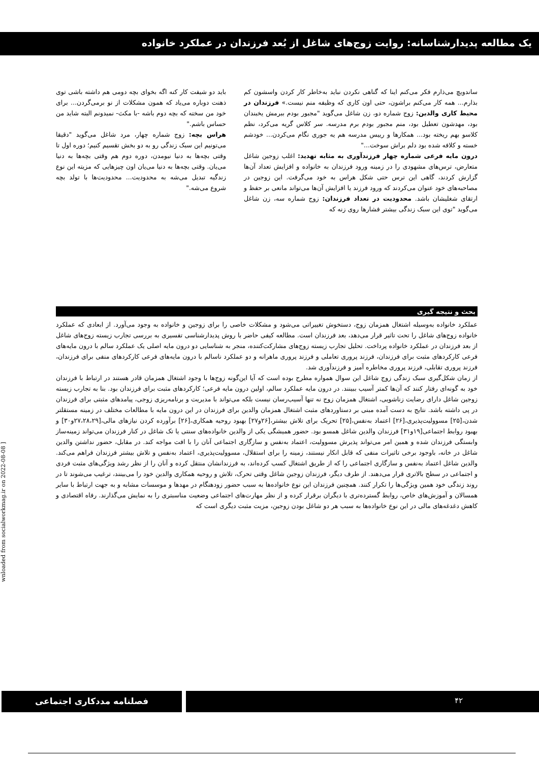یک مطالعه پدیدارشناسانه: روایت زوج‌های شاغل از بُعد فرزندان در عملکرد خانواده
ساندویچ می‌ذارم فکر می‌کنم اینا که گناهی نکردن نباید به‌خاطر کار کردن واسشون کم بذارم... همه کار می‌کنم براشون، حتی اون کاری که وظیفه منم نیست.» فرزندان در محیط کاری والدین: زوج شماره دو، زن شاغل می‌گوید "مجبور بودم ببرمش یخبندان بود، مهدشون تعطیل بود، منم مجبور بودم برم مدرسه. سر کلاس گریه می‌کرد، نظم کلاسو بهم ریخته بود... همکارها و رییس مدرسه هم یه جوری نگام می‌کردن... خودشم خسته و کلافه شده بود دلم براش سوخت..."
درون مایه فرعی شماره چهار فرزندآوری به مثابه تهدید: اغلب زوجین شاغل متعارض، ترس‌های مشهودی را در زمینه ورود فرزندان به خانواده و افزایش تعداد آن‌ها گزارش کردند، گاهی این ترس حتی شکل هراس به خود می‌گرفت. این زوجین در مصاحبه‌های خود عنوان می‌کردند که ورود فرزند یا افزایش آن‌ها می‌تواند مانعی بر حفظ و ارتقای شغلیشان باشد. محدودیت در تعداد فرزندان: زوج شماره سه، زن شاغل می‌گوید "توی این سبک زندگی بیشتر فشارها روی زنه که
باید دو شیفت کار کنه اگه بخوای بچه دومی هم داشته باشی توی ذهنت دوباره می‌یاد که همون مشکلات از نو برمی‌گردن... برای خود من سخته که بچه دوم باشه -با مکث- نمیدونم البته شاید من حساس باشم."
هراس بچه: زوج شماره چهار، مرد شاغل می‌گوید "دقیقا می‌تونیم این سبک زندگی رو به دو بخش تقسیم کنیم؛ دوره اول تا وقتی بچه‌ها به دنیا نیومدن، دوره دوم هم وقتی بچه‌ها به دنیا می‌یان. وقتی بچه‌ها به دنیا می‌یان اون چیزهایی که مزیته این نوع زندگیه تبدیل می‌شه به محدودیت... محدودیت‌ها با تولد بچه شروع می‌شه."
بحث و نتیجه گیری
عملکرد خانواده به‌وسیله اشتغال همزمان زوج، دستخوش تغییراتی می‌شود و مشکلات خاصی را برای زوجین و خانواده به وجود می‌آورد. از ابعادی که عملکرد خانواده زوج‌های شاغل را تحت تاثیر قرار می‌دهد، بعد فرزندان است. مطالعه کیفی حاضر با روش پدیدارشناسی تفسیری به بررسی تجارب زیسته زوج‌های شاغل از بعد فرزندان در عملکرد خانواده پرداخت. تحلیل تجارب زیسته زوج‌های مشارکت‌کننده، منجر به شناسایی دو درون مایه اصلی یک عملکرد سالم با درون مایه‌های فرعی کارکردهای مثبت برای فرزندان، فرزند پروری تعاملی و فرزند پروری ماهرانه و دو عملکرد ناسالم با درون مایه‌های فرعی کارکردهای منفی برای فرزندان، فرزند پروری تقابلی، فرزند پروری مخاطره آمیز و فرزندآوری شد.
از زمان شکل‌گیری سبک زندگی زوج شاغل این سوال همواره مطرح بوده است که آیا این‌گونه زوج‌ها با وجود اشتغال همزمان قادر هستند در ارتباط با فرزندان خود به گونه‌ای رفتار کنند که آن‌ها کمتر آسیب ببینند. در درون مایه عملکرد سالم، اولین درون مایه فرعی؛ کارکردهای مثبت برای فرزندان بود. بنا به تجارب زیسته زوجین شاغل دارای رضایت زناشویی، اشتغال همزمان زوج نه تنها آسیب‌رسان نیست بلکه می‌تواند با مدیریت و برنامه‌ریزی زوجی، پیامدهای مثبتی برای فرزندان در پی داشته باشد. نتایج به دست آمده مبنی بر دستاوردهای مثبت اشتغال همزمان والدین برای فرزندان در این درون مایه با مطالعات مختلف در زمینه مستقلتر شدن،[۲۵] مسوولیت‌پذیری،[۲۶] اعتماد به‌نفس،[۲۵] تحریک برای تلاش بیشتر،[۲۶و۲۷] بهبود روحیه همکاری،[۲۶] برآورده کردن نیازهای مالی،[۲۷،۲۸،۲۹و۳۰] و بهبود روابط اجتماعی[۱۹و۳۱] فرزندان والدین شاغل همسو بود. حضور همیشگی یکی از والدین خانواده‌های سنتی یا تک شاغل در کنار فرزندان می‌تواند زمینه‌ساز وابستگی فرزندان شده و همین امر می‌تواند پذیرش مسوولیت، اعتماد به‌نفس و سازگاری اجتماعی آنان را با افت مواجه کند. در مقابل، حضور نداشتن والدین شاغل در خانه، باوجود برخی تاثیرات منفی که قابل انکار نیستند، زمینه را برای استقلال، مسوولیت‌پذیری، اعتماد به‌نفس و تلاش بیشتر فرزندان فراهم می‌کند. والدین شاغل اعتماد به‌نفس و سازگاری اجتماعی را که از طریق اشتغال کسب کرده‌اند، به فرزندانشان منتقل کرده و آنان را از نظر رشد ویژگی‌های مثبت فردی و اجتماعی در سطح بالاتری قرار می‌دهند. از طرف دیگر، فرزندان زوجین شاغل وقتی تحرک، تلاش و روحیه همکاری والدین خود را می‌بینند، ترغیب می‌شوند تا در روند زندگی خود همین ویژگی‌ها را تکرار کنند. همچنین فرزندان این نوع خانواده‌ها به سبب حضور زودهنگام در مهدها و موسسات مشابه و به جهت ارتباط با سایر همسالان و آموزش‌های خاص، روابط گسترده‌تری با دیگران برقرار کرده و از نظر مهارت‌های اجتماعی وضعیت مناسبتری را به نمایش می‌گذارند. رفاه اقتصادی و کاهش دغدغه‌های مالی در این نوع خانواده‌ها به سبب هر دو شاغل بودن زوجین، مزیت مثبت دیگری است که
wnloaded from socialworkmag.ir on 2022-08-08 ]
۴۲ فصلنامه مددکاری اجتماعی